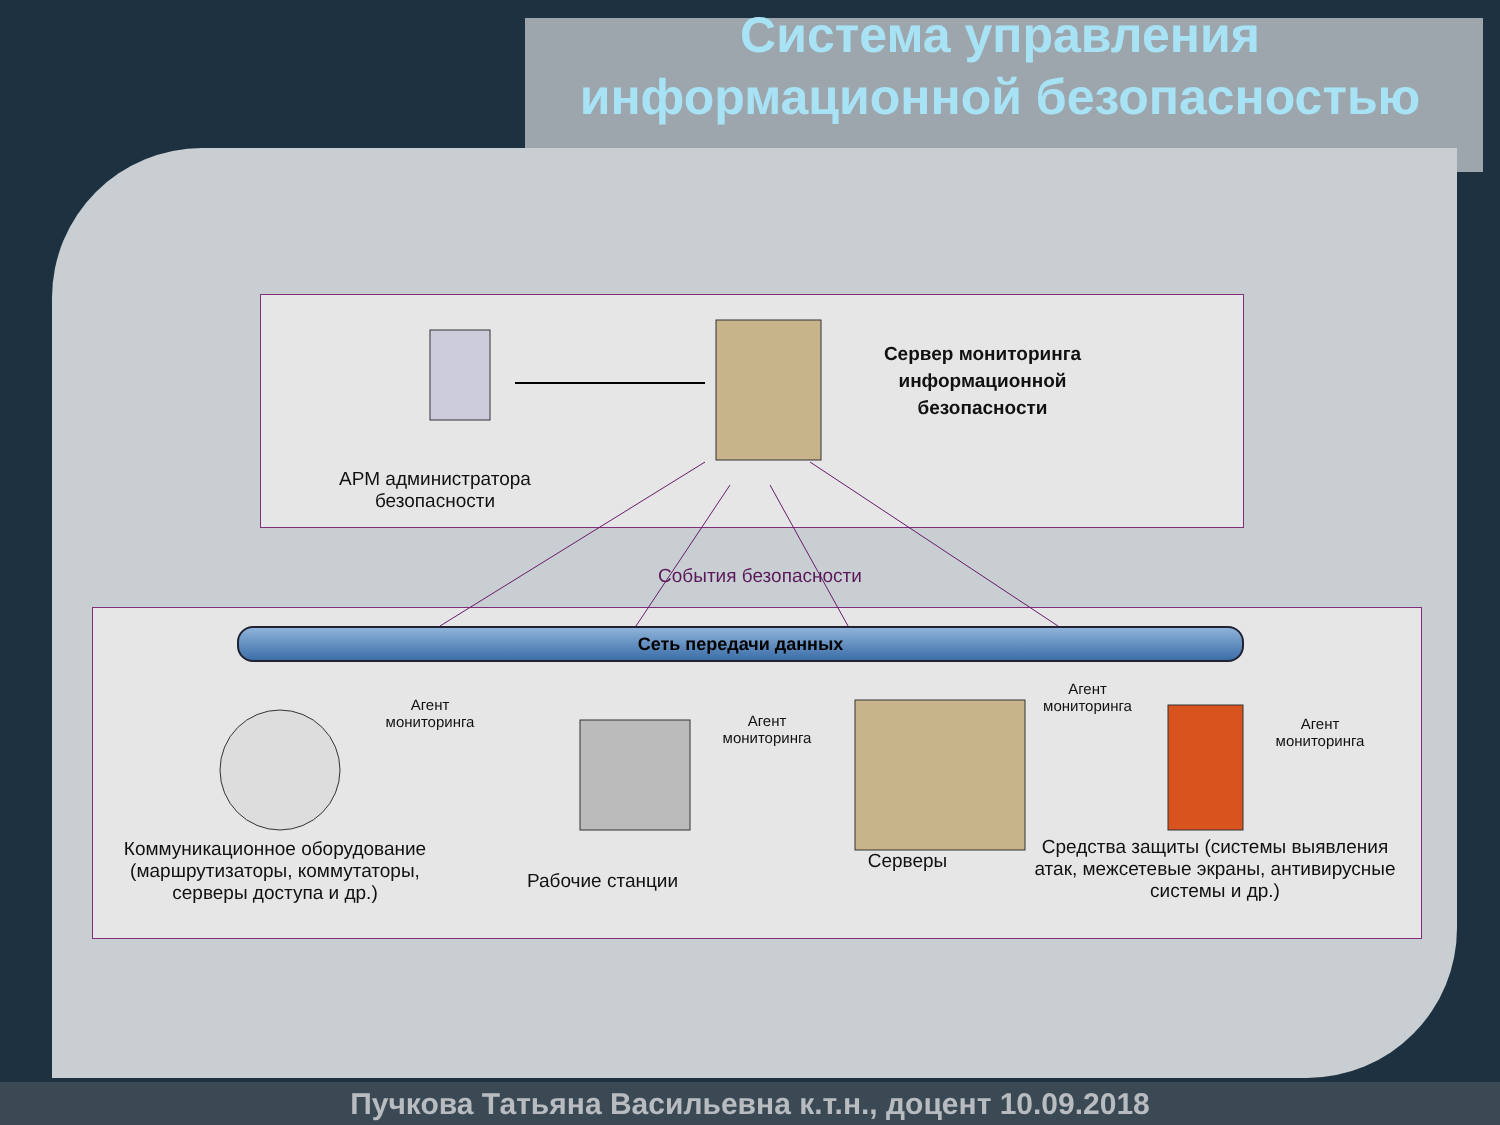Система управления информационной безопасностью
АРМ администратора безопасности
Сервер мониторинга информационной безопасности
События безопасности
Сеть передачи данных
Агент мониторинга
Агент мониторинга
Агент мониторинга
Агент мониторинга
Коммуникационное оборудование (маршрутизаторы, коммутаторы, серверы доступа и др.)
Рабочие станции
Серверы
Средства защиты (системы выявления атак, межсетевые экраны, антивирусные системы и др.)
Пучкова Татьяна Васильевна к.т.н., доцент 10.09.2018